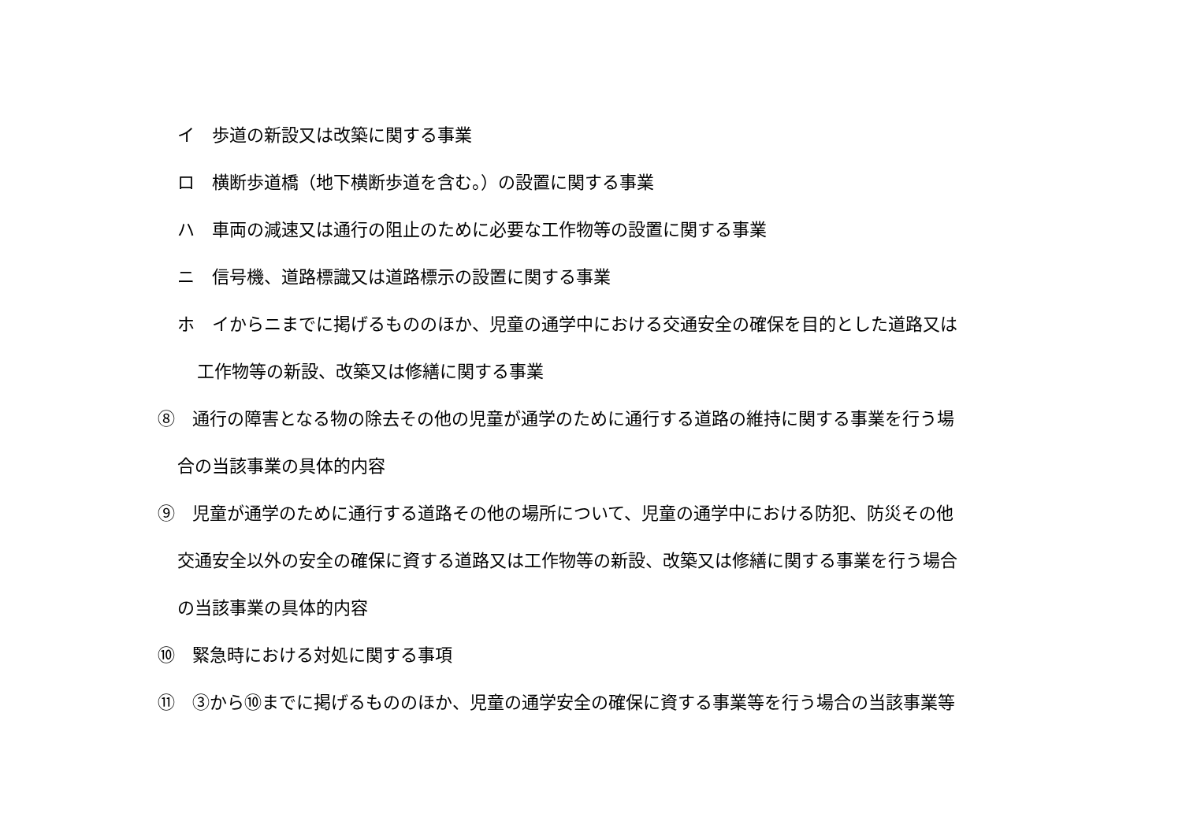イ　歩道の新設又は改築に関する事業
ロ　横断歩道橋（地下横断歩道を含む。）の設置に関する事業
ハ　車両の減速又は通行の阻止のために必要な工作物等の設置に関する事業
ニ　信号機、道路標識又は道路標示の設置に関する事業
ホ　イからニまでに掲げるもののほか、児童の通学中における交通安全の確保を目的とした道路又は
工作物等の新設、改築又は修繕に関する事業
⑧　通行の障害となる物の除去その他の児童が通学のために通行する道路の維持に関する事業を行う場
合の当該事業の具体的内容
⑨　児童が通学のために通行する道路その他の場所について、児童の通学中における防犯、防災その他
交通安全以外の安全の確保に資する道路又は工作物等の新設、改築又は修繕に関する事業を行う場合
の当該事業の具体的内容
⑩　緊急時における対処に関する事項
⑪　③から⑩までに掲げるもののほか、児童の通学安全の確保に資する事業等を行う場合の当該事業等